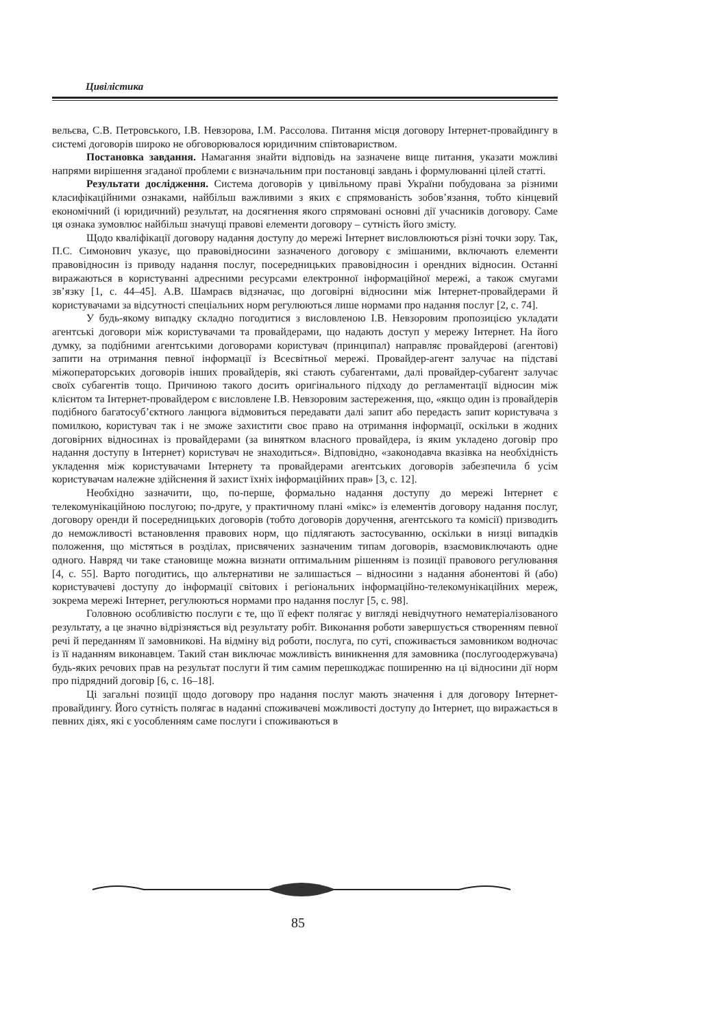Цивілістика
вельєва, С.В. Петровського, І.В. Невзорова, І.М. Рассолова. Питання місця договору Інтернет-провайдингу в системі договорів широко не обговорювалося юридичним співтовариством.
Постановка завдання. Намагання знайти відповідь на зазначене вище питання, указати можливі напрями вирішення згаданої проблеми є визначальним при постановці завдань і формулюванні цілей статті.
Результати дослідження. Система договорів у цивільному праві України побудована за різними класифікаційними ознаками, найбільш важливими з яких є спрямованість зобов’язання, тобто кінцевий економічний (і юридичний) результат, на досягнення якого спрямовані основні дії учасників договору. Саме ця ознака зумовлює найбільш значущі правові елементи договору – сутність його змісту.
Щодо кваліфікації договору надання доступу до мережі Інтернет висловлюються різні точки зору. Так, П.С. Симонович указує, що правовідносини зазначеного договору є змішаними, включають елементи правовідносин із приводу надання послуг, посередницьких правовідносин і орендних відносин. Останні виражаються в користуванні адресними ресурсами електронної інформаційної мережі, а також смугами зв’язку [1, с. 44–45]. А.В. Шамраєв відзначає, що договірні відносини між Інтернет-провайдерами й користувачами за відсутності спеціальних норм регулюються лише нормами про надання послуг [2, с. 74].
У будь-якому випадку складно погодитися з висловленою І.В. Невзоровим пропозицією укладати агентські договори між користувачами та провайдерами, що надають доступ у мережу Інтернет. На його думку, за подібними агентськими договорами користувач (принципал) направляє провайдерові (агентові) запити на отримання певної інформації із Всесвітньої мережі. Провайдер-агент залучає на підставі міжоператорських договорів інших провайдерів, які стають субагентами, далі провайдер-субагент залучає своїх субагентів тощо. Причиною такого досить оригінального підходу до регламентації відносин між клієнтом та Інтернет-провайдером є висловлене І.В. Невзоровим застереження, що, «якщо один із провайдерів подібного багатосуб’єктного ланцюга відмовиться передавати далі запит або передасть запит користувача з помилкою, користувач так і не зможе захистити своє право на отримання інформації, оскільки в жодних договірних відносинах із провайдерами (за винятком власного провайдера, із яким укладено договір про надання доступу в Інтернет) користувач не знаходиться». Відповідно, «законодавча вказівка на необхідність укладення між користувачами Інтернету та провайдерами агентських договорів забезпечила б усім користувачам належне здійснення й захист їхніх інформаційних прав» [3, с. 12].
Необхідно зазначити, що, по-перше, формально надання доступу до мережі Інтернет є телекомунікаційною послугою; по-друге, у практичному плані «мікс» із елементів договору надання послуг, договору оренди й посередницьких договорів (тобто договорів доручення, агентського та комісії) призводить до неможливості встановлення правових норм, що підлягають застосуванню, оскільки в низці випадків положення, що містяться в розділах, присвячених зазначеним типам договорів, взаємовиключають одне одного. Навряд чи таке становище можна визнати оптимальним рішенням із позиції правового регулювання [4, с. 55]. Варто погодитись, що альтернативи не залишається – відносини з надання абонентові й (або) користувачеві доступу до інформації світових і регіональних інформаційно-телекомунікаційних мереж, зокрема мережі Інтернет, регулюються нормами про надання послуг [5, с. 98].
Головною особливістю послуги є те, що її ефект полягає у вигляді невідчутного нематеріалізованого результату, а це значно відрізняється від результату робіт. Виконання роботи завершується створенням певної речі й переданням її замовникові. На відміну від роботи, послуга, по суті, споживається замовником водночас із її наданням виконавцем. Такий стан виключає можливість виникнення для замовника (послугоодержувача) будь-яких речових прав на результат послуги й тим самим перешкоджає поширенню на ці відносини дії норм про підрядний договір [6, с. 16–18].
Ці загальні позиції щодо договору про надання послуг мають значення і для договору Інтернет-провайдингу. Його сутність полягає в наданні споживачеві можливості доступу до Інтернет, що виражається в певних діях, які є уособленням саме послуги і споживаються в
85